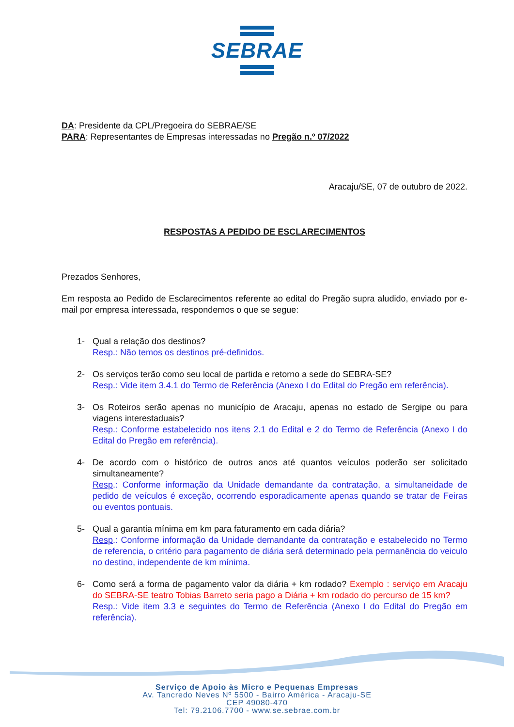SEBRAE
DA: Presidente da CPL/Pregoeira do SEBRAE/SE
PARA: Representantes de Empresas interessadas no Pregão n.º 07/2022
Aracaju/SE, 07 de outubro de 2022.
RESPOSTAS A PEDIDO DE ESCLARECIMENTOS
Prezados Senhores,
Em resposta ao Pedido de Esclarecimentos referente ao edital do Pregão supra aludido, enviado por e-mail por empresa interessada, respondemos o que se segue:
1- Qual a relação dos destinos?
Resp.: Não temos os destinos pré-definidos.
2- Os serviços terão como seu local de partida e retorno a sede do SEBRA-SE?
Resp.: Vide item 3.4.1 do Termo de Referência (Anexo I do Edital do Pregão em referência).
3- Os Roteiros serão apenas no município de Aracaju, apenas no estado de Sergipe ou para viagens interestaduais?
Resp.: Conforme estabelecido nos itens 2.1 do Edital e 2 do Termo de Referência (Anexo I do Edital do Pregão em referência).
4- De acordo com o histórico de outros anos até quantos veículos poderão ser solicitado simultaneamente?
Resp.: Conforme informação da Unidade demandante da contratação, a simultaneidade de pedido de veículos é exceção, ocorrendo esporadicamente apenas quando se tratar de Feiras ou eventos pontuais.
5- Qual a garantia mínima em km para faturamento em cada diária?
Resp.: Conforme informação da Unidade demandante da contratação e estabelecido no Termo de referencia, o critério para pagamento de diária será determinado pela permanência do veiculo no destino, independente de km mínima.
6- Como será a forma de pagamento valor da diária + km rodado? Exemplo : serviço em Aracaju do SEBRA-SE teatro Tobias Barreto seria pago a Diária + km rodado do percurso de 15 km?
Resp.: Vide item 3.3 e seguintes do Termo de Referência (Anexo I do Edital do Pregão em referência).
Serviço de Apoio às Micro e Pequenas Empresas
Av. Tancredo Neves Nº 5500 - Bairro América - Aracaju-SE
CEP 49080-470
Tel: 79.2106.7700 - www.se.sebrae.com.br